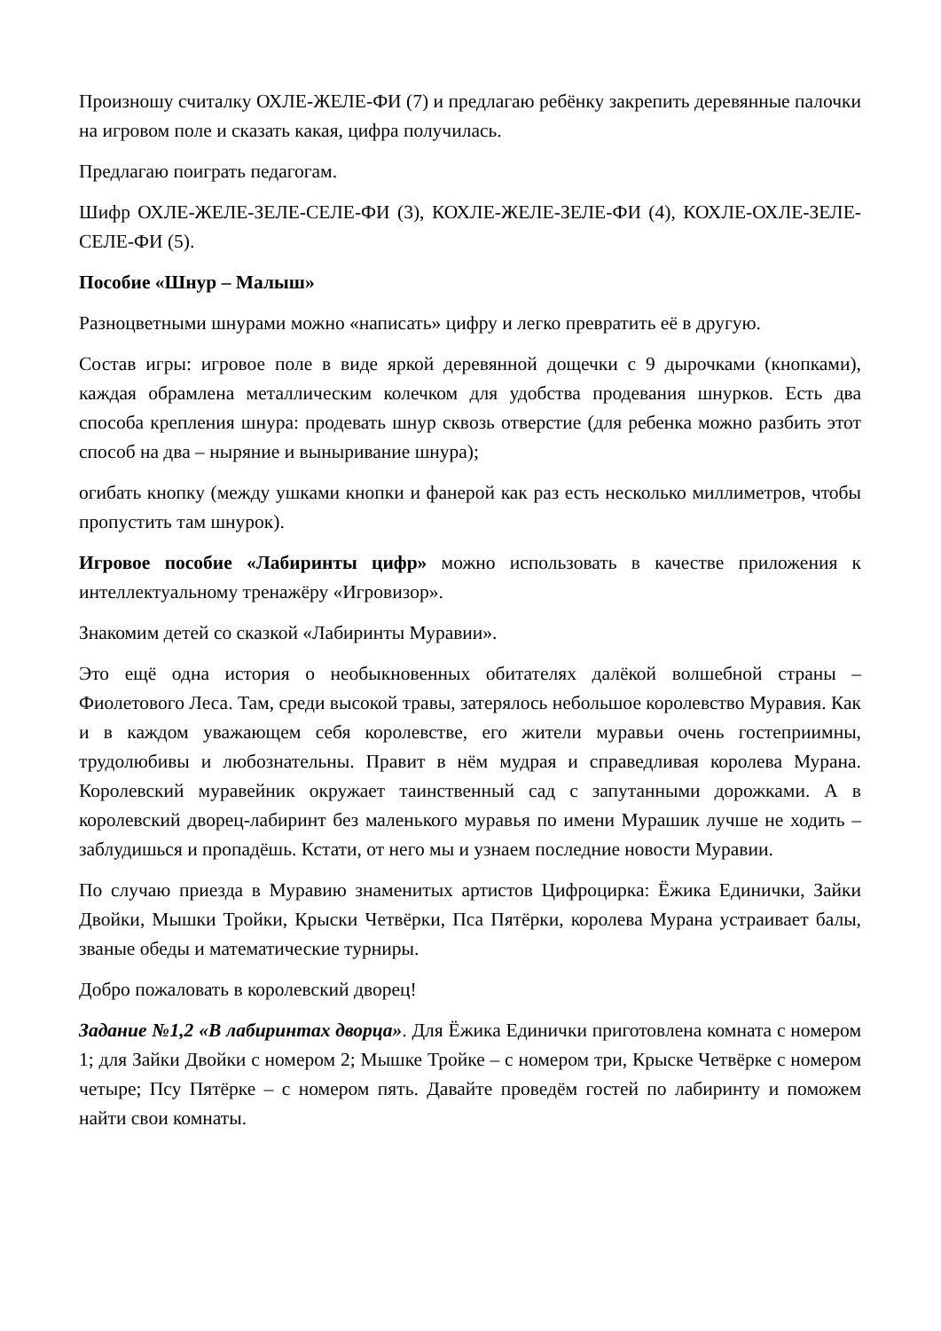Произношу считалку ОХЛЕ-ЖЕЛЕ-ФИ (7) и предлагаю ребёнку закрепить деревянные палочки на игровом поле и сказать какая, цифра получилась.
Предлагаю поиграть педагогам.
Шифр ОХЛЕ-ЖЕЛЕ-ЗЕЛЕ-СЕЛЕ-ФИ (3), КОХЛЕ-ЖЕЛЕ-ЗЕЛЕ-ФИ (4), КОХЛЕ-ОХЛЕ-ЗЕЛЕ-СЕЛЕ-ФИ (5).
Пособие «Шнур – Малыш»
Разноцветными шнурами можно «написать» цифру и легко превратить её в другую.
Состав игры: игровое поле в виде яркой деревянной дощечки с 9 дырочками (кнопками), каждая обрамлена металлическим колечком для удобства продевания шнурков. Есть два способа крепления шнура: продевать шнур сквозь отверстие (для ребенка можно разбить этот способ на два – ныряние и выныривание шнура);
огибать кнопку (между ушками кнопки и фанерой как раз есть несколько миллиметров, чтобы пропустить там шнурок).
Игровое пособие «Лабиринты цифр» можно использовать в качестве приложения к интеллектуальному тренажёру «Игровизор».
Знакомим детей со сказкой «Лабиринты Муравии».
Это ещё одна история о необыкновенных обитателях далёкой волшебной страны – Фиолетового Леса. Там, среди высокой травы, затерялось небольшое королевство Муравия. Как и в каждом уважающем себя королевстве, его жители муравьи очень гостеприимны, трудолюбивы и любознательны. Правит в нём мудрая и справедливая королева Мурана. Королевский муравейник окружает таинственный сад с запутанными дорожками. А в королевский дворец-лабиринт без маленького муравья по имени Мурашик лучше не ходить – заблудишься и пропадёшь. Кстати, от него мы и узнаем последние новости Муравии.
По случаю приезда в Муравию знаменитых артистов Цифроцирка: Ёжика Единички, Зайки Двойки, Мышки Тройки, Крыски Четвёрки, Пса Пятёрки, королева Мурана устраивает балы, званые обеды и математические турниры.
Добро пожаловать в королевский дворец!
Задание №1,2 «В лабиринтах дворца». Для Ёжика Единички приготовлена комната с номером 1; для Зайки Двойки с номером 2; Мышке Тройке – с номером три, Крыске Четвёрке с номером четыре; Псу Пятёрке – с номером пять. Давайте проведём гостей по лабиринту и поможем найти свои комнаты.